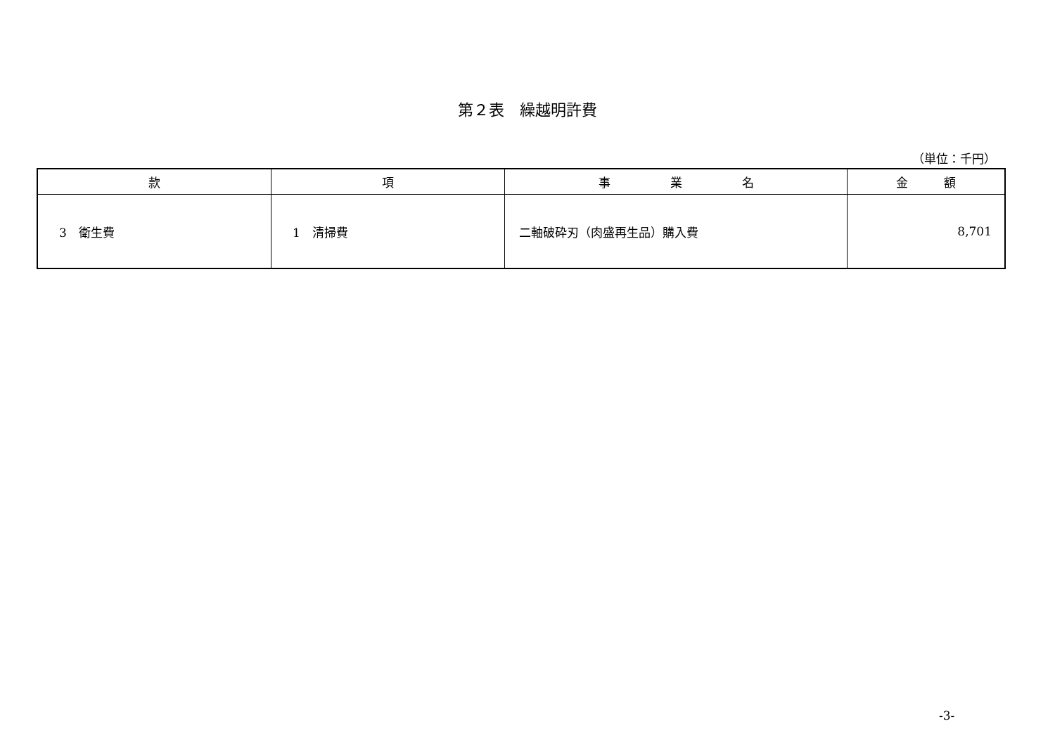第２表　繰越明許費
（単位：千円）
| 款 | 項 | 事 業 名 | 金 額 |
| --- | --- | --- | --- |
| 3 衛生費 | 1 清掃費 | 二軸破砕刃（肉盛再生品）購入費 | 8,701 |
-3-